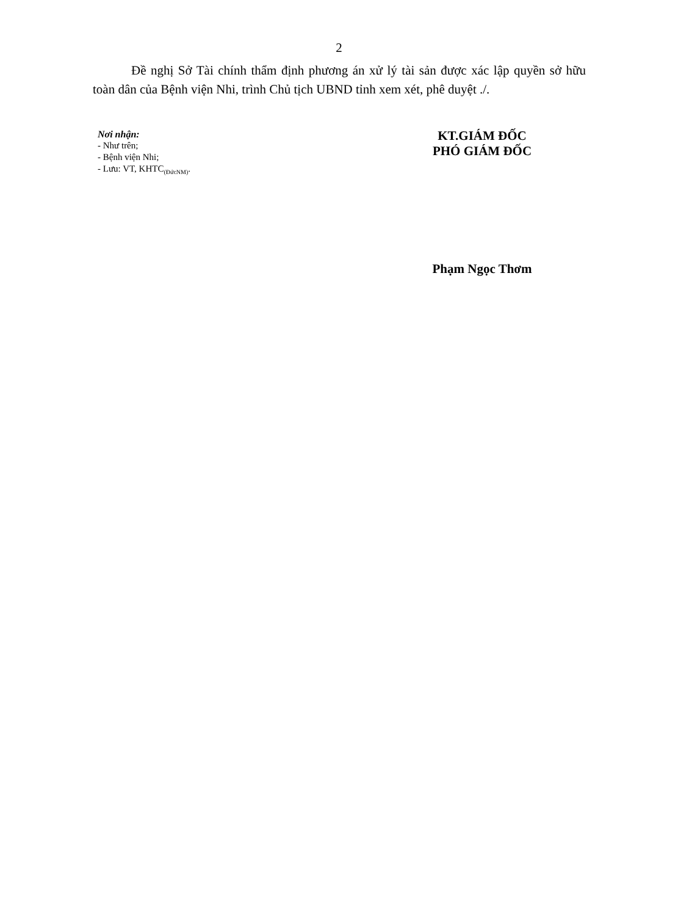2
Đề nghị Sở Tài chính thẩm định phương án xử lý tài sản được xác lập quyền sở hữu toàn dân của Bệnh viện Nhi, trình Chủ tịch UBND tỉnh xem xét, phê duyệt ./.
Nơi nhận:
- Như trên;
- Bệnh viện Nhi;
- Lưu: VT, KHTC<sub>(ĐứcNM)</sub>.
KT.GIÁM ĐỐC
PHÓ GIÁM ĐỐC
Phạm Ngọc Thơm